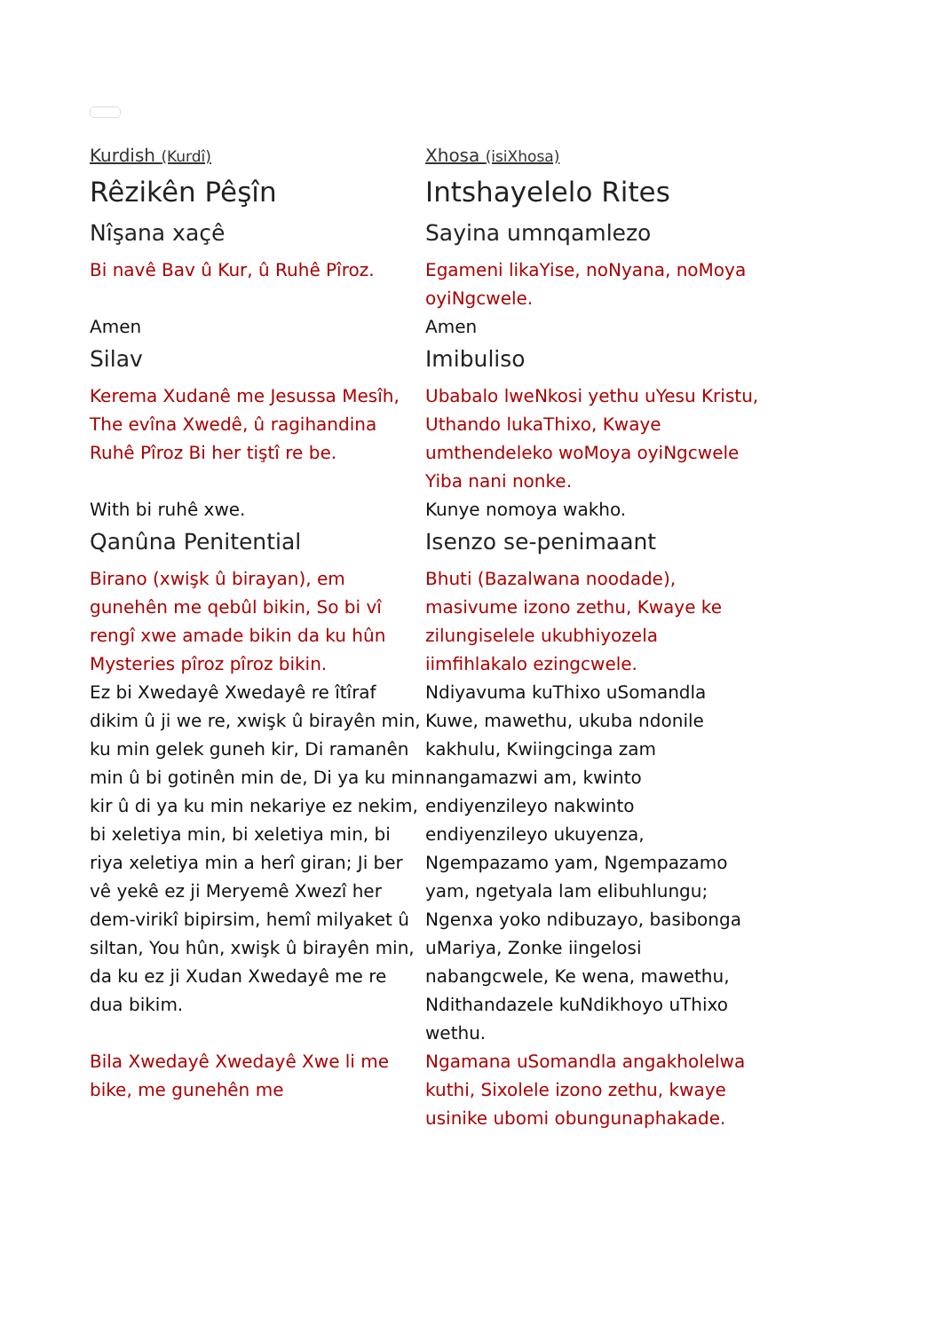| Kurdish (Kurdî) | Xhosa (isiXhosa) |
| Rêzikên Pêşîn | Intshayelelo Rites |
| Nîşana xaçê | Sayina umnqamlezo |
| Bi navê Bav û Kur, û Ruhê Pîroz. | Egameni likaYise, noNyana, noMoya oyiNgcwele. |
| Amen | Amen |
| Silav | Imibuliso |
| Kerema Xudanê me Jesussa Mesîh, The evîna Xwedê, û ragihandina Ruhê Pîroz Bi her tiştî re be. | Ubabalo lweNkosi yethu uYesu Kristu, Uthando lukaThixo, Kwaye umthendeleko woMoya oyiNgcwele Yiba nani nonke. |
| With bi ruhê xwe. | Kunye nomoya wakho. |
| Qanûna Penitential | Isenzo se-penimaant |
| Birano (xwişk û birayan), em gunehên me qebûl bikin, So bi vî rengî xwe amade bikin da ku hûn Mysteries pîroz pîroz bikin. | Bhuti (Bazalwana noodade), masivume izono zethu, Kwaye ke zilungiselele ukubhiyozela iimfihlakalo ezingcwele. |
| Ez bi Xwedayê Xwedayê re îtîraf dikim û ji we re, xwişk û birayên min, ku min gelek guneh kir, Di ramanên min û bi gotinên min de, Di ya ku min kir û di ya ku min nekariye ez nekim, bi xeletiya min, bi xeletiya min, bi riya xeletiya min a herî giran; Ji ber vê yekê ez ji Meryemê Xwezî her dem-virikî bipirsim, hemî milyaket û siltan, You hûn, xwişk û birayên min, da ku ez ji Xudan Xwedayê me re dua bikim. | Ndiyavuma kuThixo uSomandla Kuwe, mawethu, ukuba ndonile kakhulu, Kwiingcinga zam nangamazwi am, kwinto endiyenzileyo nakwinto endiyenzileyo ukuyenza, Ngempazamo yam, Ngempazamo yam, ngetyala lam elibuhlungu; Ngenxa yoko ndibuzayo, basibonga uMariya, Zonke iingelosi nabangcwele, Ke wena, mawethu, Ndithandazele kuNdikhoyo uThixo wethu. |
| Bila Xwedayê Xwedayê Xwe li me bike, me gunehên me | Ngamana uSomandla angakholelwa kuthi, Sixolele izono zethu, kwaye usinike ubomi obungunaphakade. |